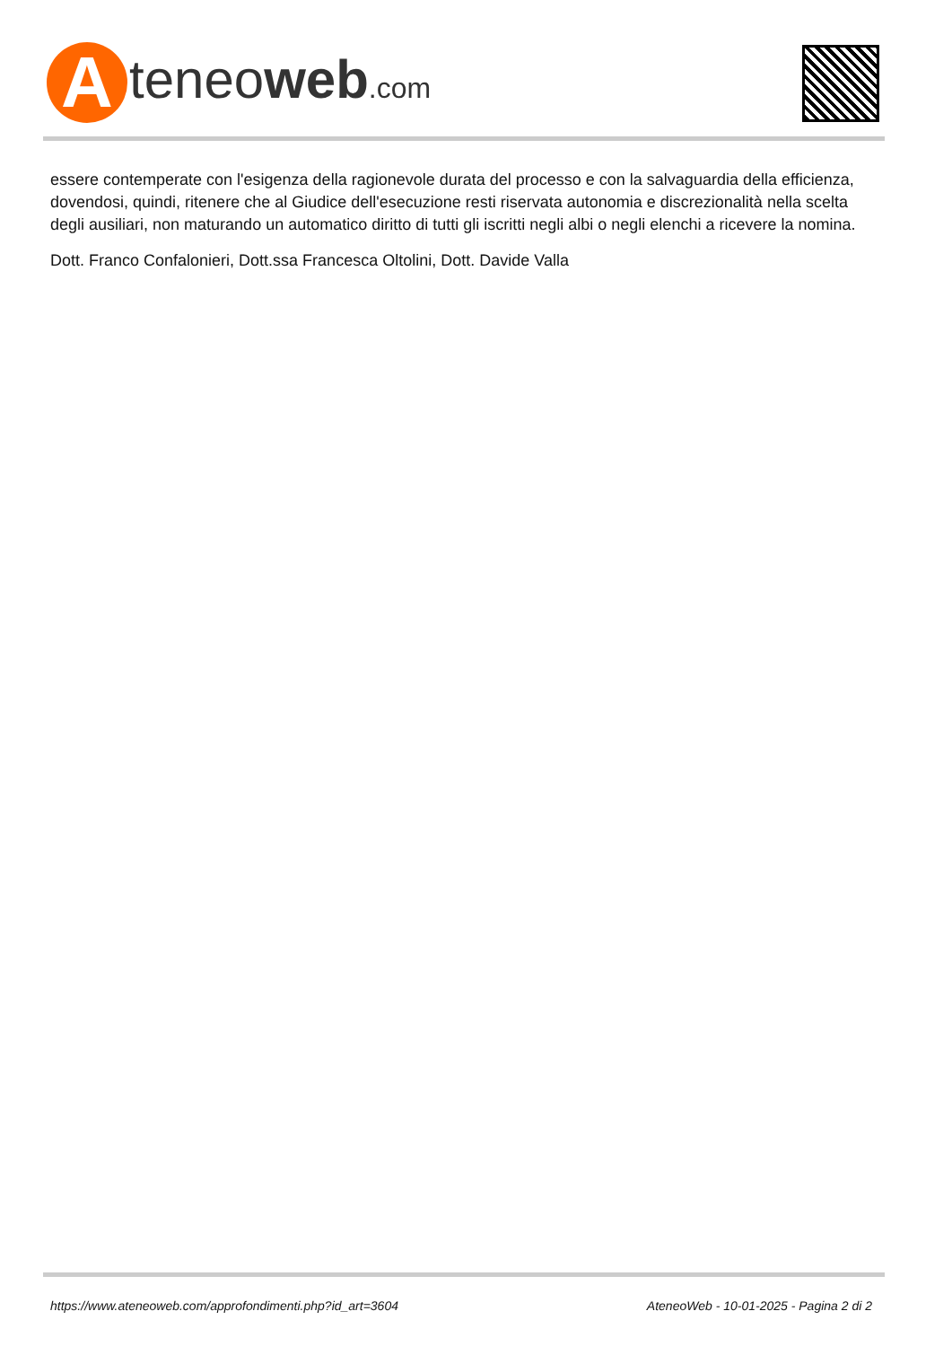A
teneoweb.com
essere contemperate con l'esigenza della ragionevole durata del processo e con la salvaguardia della efficienza, dovendosi, quindi, ritenere che al Giudice dell'esecuzione resti riservata autonomia e discrezionalità nella scelta degli ausiliari, non maturando un automatico diritto di tutti gli iscritti negli albi o negli elenchi a ricevere la nomina.
Dott. Franco Confalonieri, Dott.ssa Francesca Oltolini, Dott. Davide Valla
https://www.ateneoweb.com/approfondimenti.php?id_art=3604 AteneoWeb - 10-01-2025 - Pagina 2 di 2